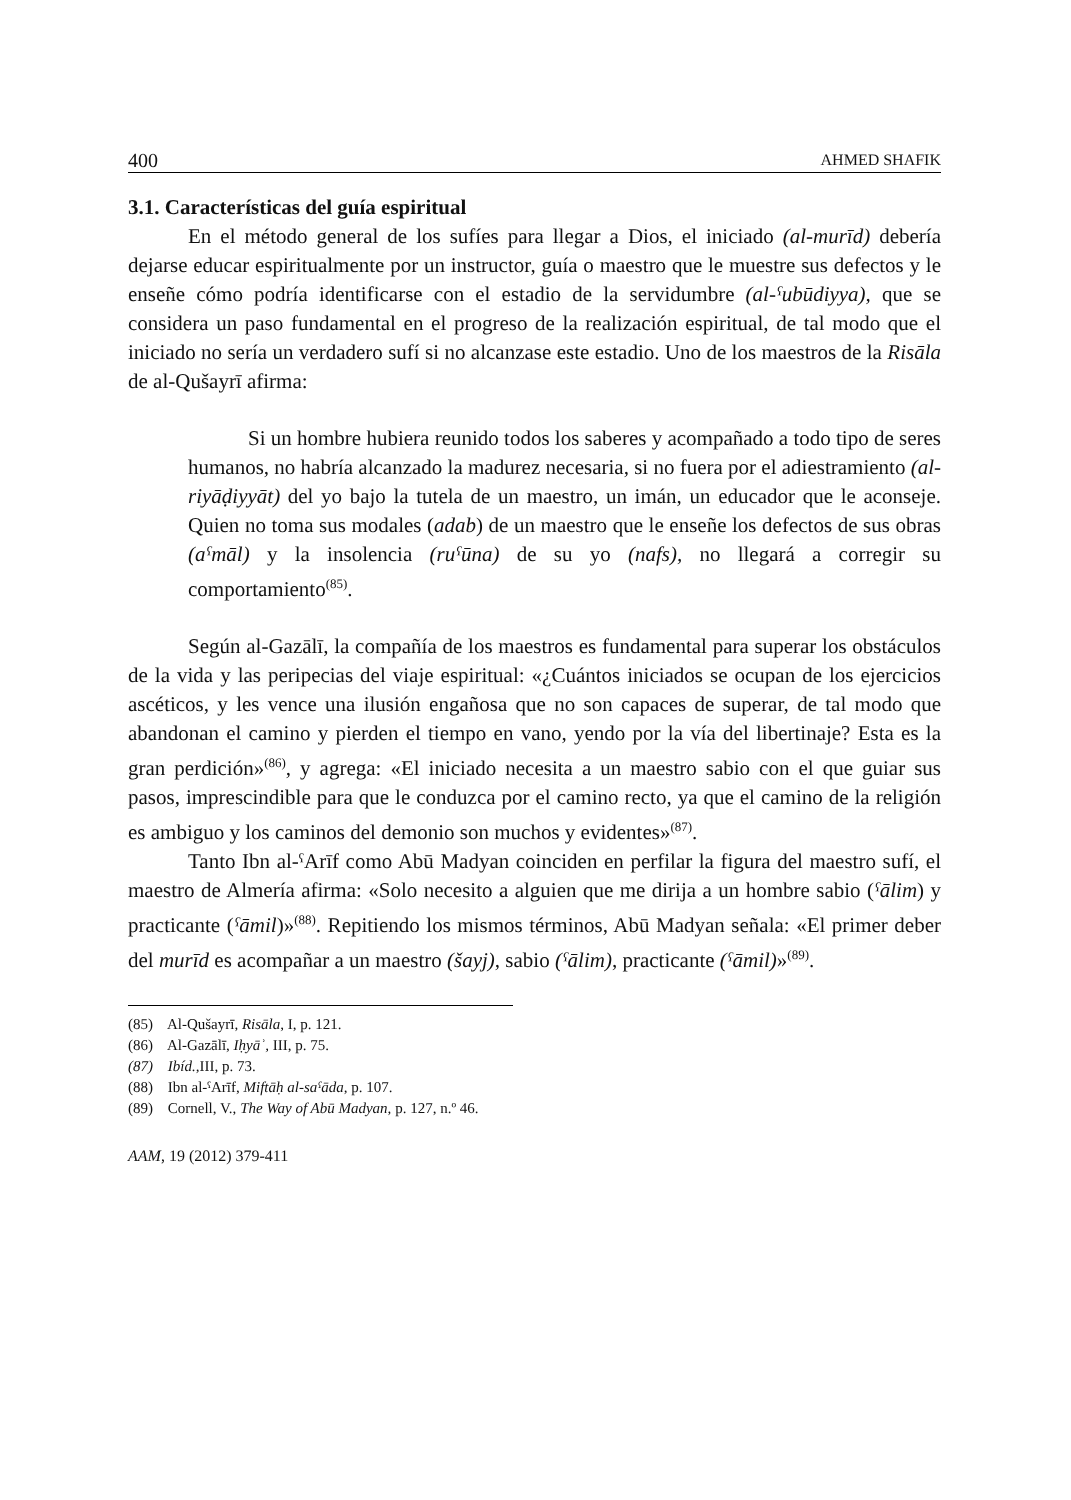400 AHMED SHAFIK
3.1. Características del guía espiritual
En el método general de los sufíes para llegar a Dios, el iniciado (al-murīd) debería dejarse educar espiritualmente por un instructor, guía o maestro que le muestre sus defectos y le enseñe cómo podría identificarse con el estadio de la servidumbre (al-ˤubūdiyya), que se considera un paso fundamental en el progreso de la realización espiritual, de tal modo que el iniciado no sería un verdadero sufí si no alcanzase este estadio. Uno de los maestros de la Risāla de al-Qušayrī afirma:
Si un hombre hubiera reunido todos los saberes y acompañado a todo tipo de seres humanos, no habría alcanzado la madurez necesaria, si no fuera por el adiestramiento (al-riyāḍiyyāt) del yo bajo la tutela de un maestro, un imán, un educador que le aconseje. Quien no toma sus modales (adab) de un maestro que le enseñe los defectos de sus obras (aˤmāl) y la insolencia (ruˤūna) de su yo (nafs), no llegará a corregir su comportamiento<sup>(85)</sup>.
Según al-Gazālī, la compañía de los maestros es fundamental para superar los obstáculos de la vida y las peripecias del viaje espiritual: «¿Cuántos iniciados se ocupan de los ejercicios ascéticos, y les vence una ilusión engañosa que no son capaces de superar, de tal modo que abandonan el camino y pierden el tiempo en vano, yendo por la vía del libertinaje? Esta es la gran perdición»<sup>(86)</sup>, y agrega: «El iniciado necesita a un maestro sabio con el que guiar sus pasos, imprescindible para que le conduzca por el camino recto, ya que el camino de la religión es ambiguo y los caminos del demonio son muchos y evidentes»<sup>(87)</sup>.
Tanto Ibn al-ˤArīf como Abū Madyan coinciden en perfilar la figura del maestro sufí, el maestro de Almería afirma: «Solo necesito a alguien que me dirija a un hombre sabio (ˤālim) y practicante (ˤāmil)»<sup>(88)</sup>. Repitiendo los mismos términos, Abū Madyan señala: «El primer deber del murīd es acompañar a un maestro (šayj), sabio (ˤālim), practicante (ˤāmil)»<sup>(89)</sup>.
(85) Al-Qušayrī, Risāla, I, p. 121.
(86) Al-Gazālī, Iḥyāʾ, III, p. 75.
(87) Ibíd., III, p. 73.
(88) Ibn al-ˤArīf, Miftāḥ al-saˤāda, p. 107.
(89) Cornell, V., The Way of Abū Madyan, p. 127, n.º 46.
AAM, 19 (2012) 379-411